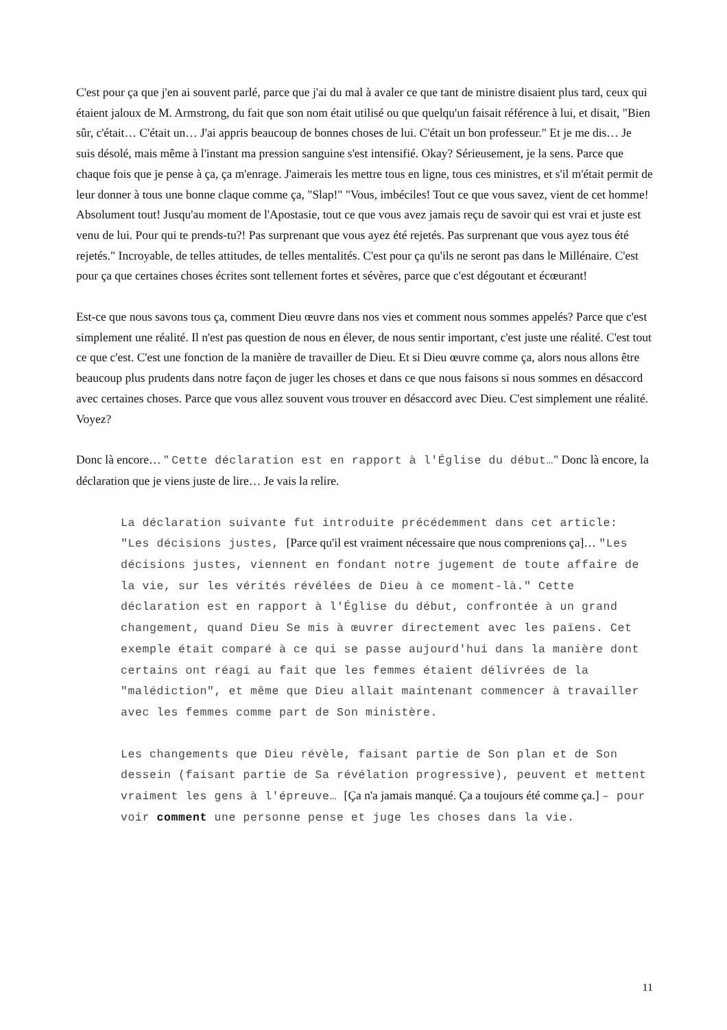C'est pour ça que j'en ai souvent parlé, parce que j'ai du mal à avaler ce que tant de ministre disaient plus tard, ceux qui étaient jaloux de M. Armstrong, du fait que son nom était utilisé ou que quelqu'un faisait référence à lui, et disait, "Bien sûr, c'était… C'était un… J'ai appris beaucoup de bonnes choses de lui. C'était un bon professeur." Et je me dis… Je suis désolé, mais même à l'instant ma pression sanguine s'est intensifié. Okay? Sérieusement, je la sens. Parce que chaque fois que je pense à ça, ça m'enrage. J'aimerais les mettre tous en ligne, tous ces ministres, et s'il m'était permit de leur donner à tous une bonne claque comme ça, "Slap!" "Vous, imbéciles! Tout ce que vous savez, vient de cet homme! Absolument tout! Jusqu'au moment de l'Apostasie, tout ce que vous avez jamais reçu de savoir qui est vrai et juste est venu de lui. Pour qui te prends-tu?! Pas surprenant que vous ayez été rejetés. Pas surprenant que vous ayez tous été rejetés." Incroyable, de telles attitudes, de telles mentalités. C'est pour ça qu'ils ne seront pas dans le Millénaire. C'est pour ça que certaines choses écrites sont tellement fortes et sévères, parce que c'est dégoutant et écœurant!
Est-ce que nous savons tous ça, comment Dieu œuvre dans nos vies et comment nous sommes appelés? Parce que c'est simplement une réalité. Il n'est pas question de nous en élever, de nous sentir important, c'est juste une réalité. C'est tout ce que c'est. C'est une fonction de la manière de travailler de Dieu. Et si Dieu œuvre comme ça, alors nous allons être beaucoup plus prudents dans notre façon de juger les choses et dans ce que nous faisons si nous sommes en désaccord avec certaines choses. Parce que vous allez souvent vous trouver en désaccord avec Dieu. C'est simplement une réalité. Voyez?
Donc là encore… " Cette déclaration est en rapport à l'Église du début…" Donc là encore, la déclaration que je viens juste de lire… Je vais la relire.
La déclaration suivante fut introduite précédemment dans cet article: "Les décisions justes, [Parce qu'il est vraiment nécessaire que nous comprenions ça]… "Les décisions justes, viennent en fondant notre jugement de toute affaire de la vie, sur les vérités révélées de Dieu à ce moment-là." Cette déclaration est en rapport à l'Église du début, confrontée à un grand changement, quand Dieu Se mis à œuvrer directement avec les païens. Cet exemple était comparé à ce qui se passe aujourd'hui dans la manière dont certains ont réagi au fait que les femmes étaient délivrées de la "malédiction", et même que Dieu allait maintenant commencer à travailler avec les femmes comme part de Son ministère.
Les changements que Dieu révèle, faisant partie de Son plan et de Son dessein (faisant partie de Sa révélation progressive), peuvent et mettent vraiment les gens à l'épreuve… [Ça n'a jamais manqué. Ça a toujours été comme ça.] – pour voir comment une personne pense et juge les choses dans la vie.
11